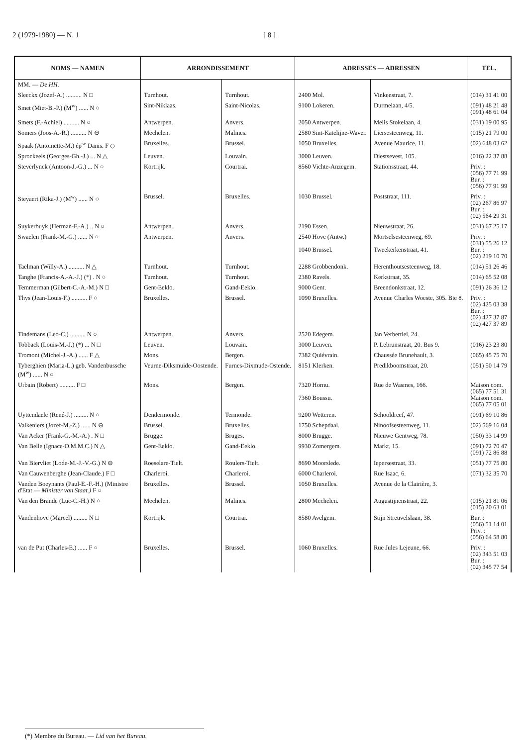2 (1979-1980) — N. 1 [ 8 ]
| NOMS — NAMEN | ARRONDISSEMENT | | ADRESSES — ADRESSEN | | TEL. |
| --- | --- | --- | --- | --- | --- |
| MM. — De HH. | | | | | |
| Sleeckx (Jozef-A.) .......... N □ | Turnhout. | Turnhout. | 2400 Mol. | Vinkenstraat, 7. | (014) 31 41 00 |
| Smet (Miet-B.-P.) (M<sup>w</sup>) ...... N ○ | Sint-Niklaas. | Saint-Nicolas. | 9100 Lokeren. | Durmelaan, 4/5. | (091) 48 21 48 (091) 48 61 04 |
| Smets (F.-Achiel) .......... N ○ | Antwerpen. | Anvers. | 2050 Antwerpen. | Melis Stokelaan, 4. | (031) 19 00 95 |
| Somers (Joos-A.-R.) .......... N ⊖ | Mechelen. | Malines. | 2580 Sint-Katelijne-Waver. | Liersesteenweg, 11. | (015) 21 79 00 |
| Spaak (Antoinette-M.) ép<sup>se</sup> Danis. F ◇ | Bruxelles. | Brussel. | 1050 Bruxelles. | Avenue Maurice, 11. | (02) 648 03 62 |
| Sprockeels (Georges-Gh.-J.) ... N △ | Leuven. | Louvain. | 3000 Leuven. | Diestsevest, 105. | (016) 22 37 88 |
| Steverlynck (Antoon-J.-G.) ... N ○ | Kortrijk. | Courtrai. | 8560 Vichte-Anzegem. | Stationsstraat, 44. | Priv. : (056) 77 71 99 Bur. : (056) 77 91 99 |
| Steyaert (Rika-J.) (M<sup>w</sup>) ...... N ○ | Brussel. | Bruxelles. | 1030 Brussel. | Poststraat, 111. | Priv. : (02) 267 86 97 Bur. : (02) 564 29 31 |
| Suykerbuyk (Herman-F.-A.) .. N ○ | Antwerpen. | Anvers. | 2190 Essen. | Nieuwstraat, 26. | (031) 67 25 17 |
| Swaelen (Frank-M.-G.) ...... N ○ | Antwerpen. | Anvers. | 2540 Hove (Antw.) 1040 Brussel. | Mortselsesteenweg, 69. Tweekerkenstraat, 41. | Priv. : (031) 55 26 12 Bur. : (02) 219 10 70 |
| Taelman (Willy-A.) .......... N △ | Turnhout. | Turnhout. | 2288 Grobbendonk. | Herenthoutsesteenweg, 18. | (014) 51 26 46 |
| Tanghe (Francis-A.-A.-J.) (*) . N ○ | Turnhout. | Turnhout. | 2380 Ravels. | Kerkstraat, 35. | (014) 65 52 08 |
| Temmerman (Gilbert-C.-A.-M.) N □ | Gent-Eeklo. | Gand-Eeklo. | 9000 Gent. | Breendonkstraat, 12. | (091) 26 36 12 |
| Thys (Jean-Louis-F.) .......... F ○ | Bruxelles. | Brussel. | 1090 Bruxelles. | Avenue Charles Woeste, 305. Bte 8. | Priv. : (02) 425 03 38 Bur. : (02) 427 37 87 (02) 427 37 89 |
| Tindemans (Leo-C.) .......... N ○ | Antwerpen. | Anvers. | 2520 Edegem. | Jan Verbertlei, 24. | |
| Tobback (Louis-M.-J.) (*) ... N □ | Leuven. | Louvain. | 3000 Leuven. | P. Lebrunstraat, 20. Bus 9. | (016) 23 23 80 |
| Tromont (Michel-J.-A.) ...... F △ | Mons. | Bergen. | 7382 Quiévrain. | Chaussée Brunehault, 3. | (065) 45 75 70 |
| Tyberghien (Maria-L.) geb. Vandenbussche (M<sup>w</sup>) ...... N ○ | Veurne-Diksmuide-Oostende. | Furnes-Dixmude-Ostende. | 8151 Klerken. | Predikboomstraat, 20. | (051) 50 14 79 |
| Urbain (Robert) .......... F □ | Mons. | Bergen. | 7320 Hornu. 7360 Boussu. | Rue de Wasmes, 166. | Maison com. (065) 77 51 31 Maison com. (065) 77 05 01 |
| Uyttendaele (René-J.) ......... N ○ | Dendermonde. | Termonde. | 9200 Wetteren. | Schooldreef, 47. | (091) 69 10 86 |
| Valkeniers (Jozef-M.-Z.) ...... N ⊖ | Brussel. | Bruxelles. | 1750 Schepdaal. | Ninoofsesteenweg, 11. | (02) 569 16 04 |
| Van Acker (Frank-G.-M.-A.) . N □ | Brugge. | Bruges. | 8000 Brugge. | Nieuwe Gentweg, 78. | (050) 33 14 99 |
| Van Belle (Ignace-O.M.M.C.) N △ | Gent-Eeklo. | Gand-Eeklo. | 9930 Zomergem. | Markt, 15. | (091) 72 70 47 (091) 72 86 88 |
| Van Biervliet (Lode-M.-J.-V.-G.) N ⊖ | Roeselare-Tielt. | Roulers-Tielt. | 8690 Moorslede. | Iepersestraat, 33. | (051) 77 75 80 |
| Van Cauwenberghe (Jean-Claude.) F □ | Charleroi. | Charleroi. | 6000 Charleroi. | Rue Isaac, 6. | (071) 32 35 70 |
| Vanden Boeynants (Paul-E.-F.-H.) (Ministre d'Etat — Minister van Staat.) F ○ | Bruxelles. | Brussel. | 1050 Bruxelles. | Avenue de la Clairière, 3. | |
| Van den Brande (Luc-C.-H.) N ○ | Mechelen. | Malines. | 2800 Mechelen. | Augustijnenstraat, 22. | (015) 21 81 06 (015) 20 63 01 |
| Vandenhove (Marcel) ......... N □ | Kortrijk. | Courtrai. | 8580 Avelgem. | Stijn Streuvelslaan, 38. | Bur. : (056) 51 14 01 Priv. : (056) 64 58 80 |
| van de Put (Charles-E.) ...... F ○ | Bruxelles. | Brussel. | 1060 Bruxelles. | Rue Jules Lejeune, 66. | Priv. : (02) 343 51 03 Bur. : (02) 345 77 54 |
(*) Membre du Bureau. — Lid van het Bureau.